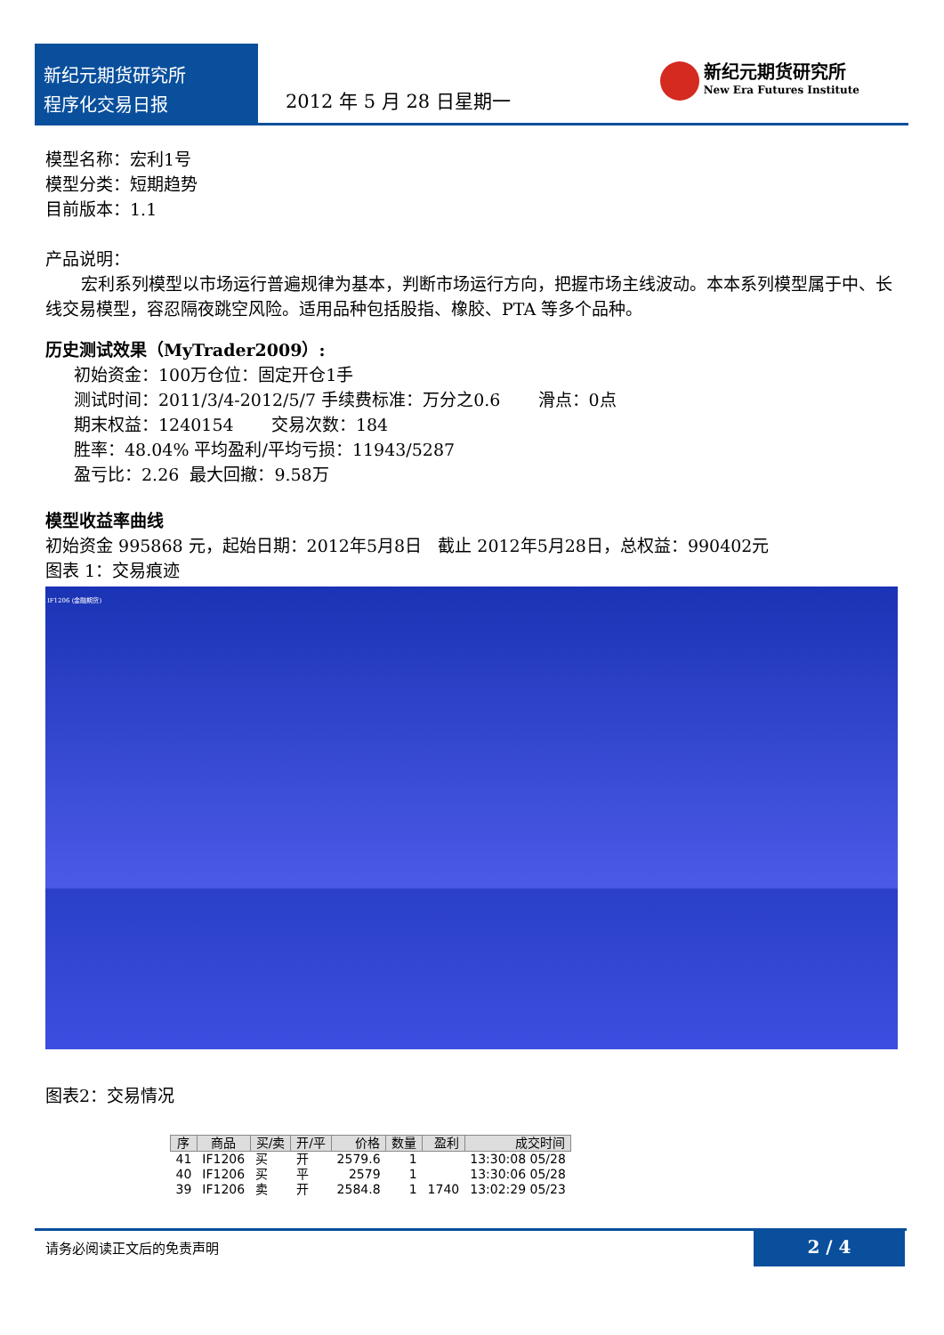新纪元期货研究所
程序化交易日报
2012 年 5 月 28 日星期一
新纪元期货研究所
New Era Futures Institute
模型名称：宏利1号
模型分类：短期趋势
目前版本：1.1
产品说明：
宏利系列模型以市场运行普遍规律为基本，判断市场运行方向，把握市场主线波动。本本系列模型属于中、长线交易模型，容忍隔夜跳空风险。适用品种包括股指、橡胶、PTA 等多个品种。
历史测试效果（MyTrader2009）:
初始资金：100万仓位：固定开仓1手
测试时间：2011/3/4-2012/5/7 手续费标准：万分之0.6 滑点：0点
期末权益：1240154 交易次数：184
胜率：48.04% 平均盈利/平均亏损：11943/5287
盈亏比：2.26 最大回撤：9.58万
模型收益率曲线
初始资金 995868 元，起始日期：2012年5月8日 截止 2012年5月28日，总权益：990402元
图表 1：交易痕迹
IF1206 (金融期货)
图表2：交易情况
| 序 | 商品 | 买/卖 | 开/平 | 价格 | 数量 | 盈利 | 成交时间 |
| --- | --- | --- | --- | --- | --- | --- | --- |
| 41 | IF1206 | 买 | 开 | 2579.6 | 1 | | 13:30:08 05/28 |
| 40 | IF1206 | 买 | 平 | 2579 | 1 | | 13:30:06 05/28 |
| 39 | IF1206 | 卖 | 开 | 2584.8 | 1 | 1740 | 13:02:29 05/23 |
请务必阅读正文后的免责声明
2 / 4